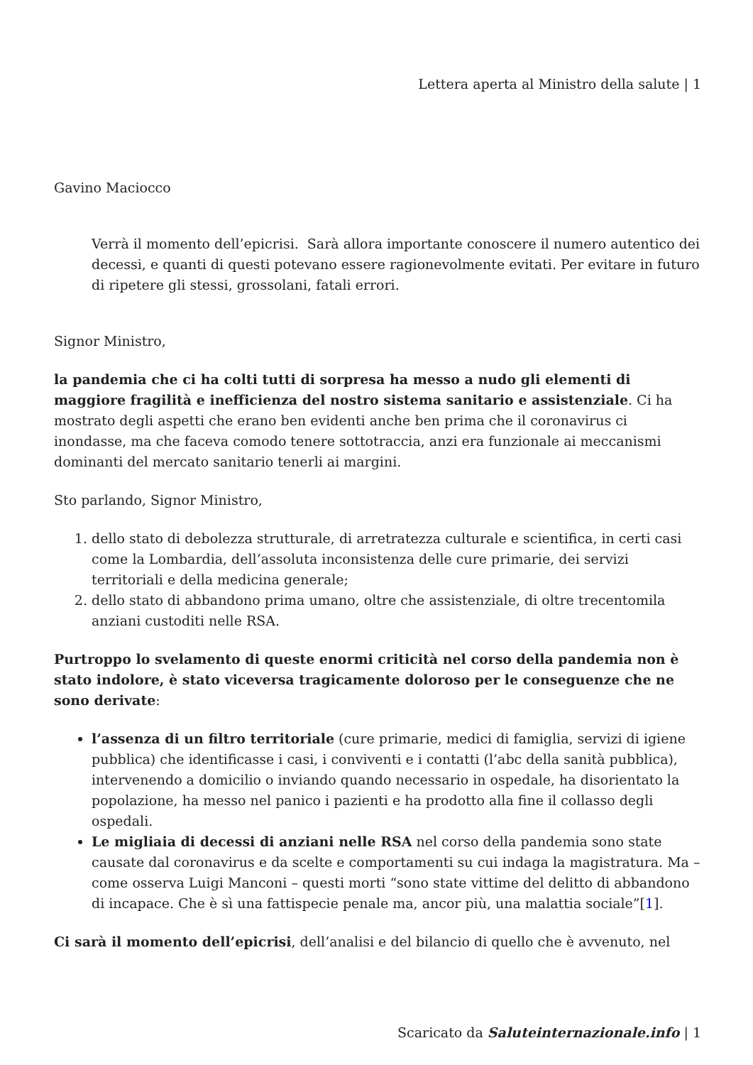Lettera aperta al Ministro della salute | 1
Gavino Maciocco
Verrà il momento dell’epicrisi. Sarà allora importante conoscere il numero autentico dei decessi, e quanti di questi potevano essere ragionevolmente evitati. Per evitare in futuro di ripetere gli stessi, grossolani, fatali errori.
Signor Ministro,
la pandemia che ci ha colti tutti di sorpresa ha messo a nudo gli elementi di maggiore fragilità e inefficienza del nostro sistema sanitario e assistenziale. Ci ha mostrato degli aspetti che erano ben evidenti anche ben prima che il coronavirus ci inondasse, ma che faceva comodo tenere sottotraccia, anzi era funzionale ai meccanismi dominanti del mercato sanitario tenerli ai margini.
Sto parlando, Signor Ministro,
1. dello stato di debolezza strutturale, di arretratezza culturale e scientifica, in certi casi come la Lombardia, dell’assoluta inconsistenza delle cure primarie, dei servizi territoriali e della medicina generale;
2. dello stato di abbandono prima umano, oltre che assistenziale, di oltre trecentomila anziani custoditi nelle RSA.
Purtroppo lo svelamento di queste enormi criticità nel corso della pandemia non è stato indolore, è stato viceversa tragicamente doloroso per le conseguenze che ne sono derivate:
l’assenza di un filtro territoriale (cure primarie, medici di famiglia, servizi di igiene pubblica) che identificasse i casi, i conviventi e i contatti (l’abc della sanità pubblica), intervenendo a domicilio o inviando quando necessario in ospedale, ha disorientato la popolazione, ha messo nel panico i pazienti e ha prodotto alla fine il collasso degli ospedali.
Le migliaia di decessi di anziani nelle RSA nel corso della pandemia sono state causate dal coronavirus e da scelte e comportamenti su cui indaga la magistratura. Ma – come osserva Luigi Manconi – questi morti “sono state vittime del delitto di abbandono di incapace. Che è sì una fattispecie penale ma, ancor più, una malattia sociale”[1].
Ci sarà il momento dell’epicrisi, dell’analisi e del bilancio di quello che è avvenuto, nel
Scaricato da Saluteinternazionale.info | 1